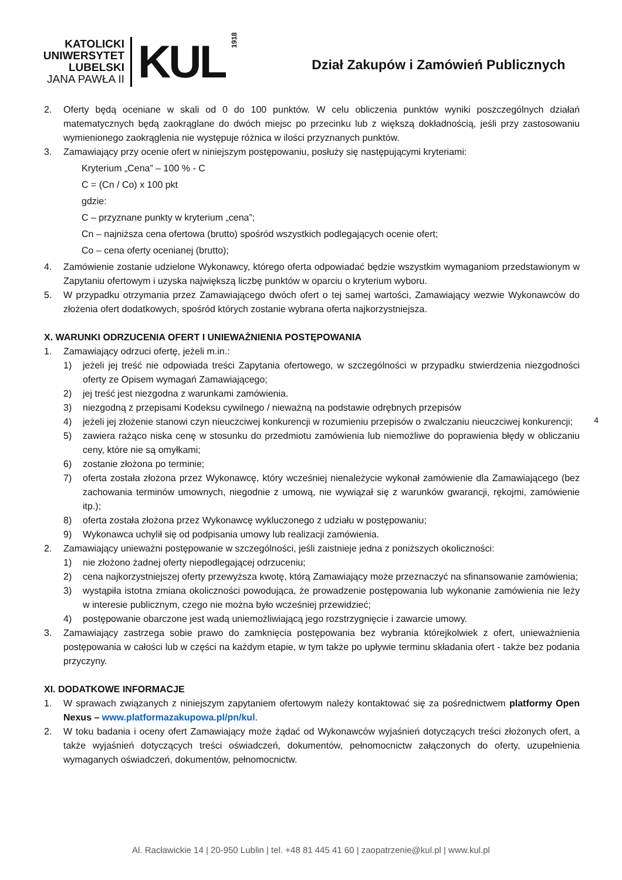KATOLICKI
UNIWERSYTET
LUBELSKI
JANA PAWŁA II
KUL
1918
Dział Zakupów i Zamówień Publicznych
2. Oferty będą oceniane w skali od 0 do 100 punktów. W celu obliczenia punktów wyniki poszczególnych działań matematycznych będą zaokrąglane do dwóch miejsc po przecinku lub z większą dokładnością, jeśli przy zastosowaniu wymienionego zaokrąglenia nie występuje różnica w ilości przyznanych punktów.
3. Zamawiający przy ocenie ofert w niniejszym postępowaniu, posłuży się następującymi kryteriami:
Kryterium „Cena” – 100 % - C
C = (Cn / Co) x 100 pkt
gdzie:
C – przyznane punkty w kryterium „cena”;
Cn – najniższa cena ofertowa (brutto) spośród wszystkich podlegających ocenie ofert;
Co – cena oferty ocenianej (brutto);
4. Zamówienie zostanie udzielone Wykonawcy, którego oferta odpowiadać będzie wszystkim wymaganiom przedstawionym w Zapytaniu ofertowym i uzyska największą liczbę punktów w oparciu o kryterium wyboru.
5. W przypadku otrzymania przez Zamawiającego dwóch ofert o tej samej wartości, Zamawiający wezwie Wykonawców do złożenia ofert dodatkowych, spośród których zostanie wybrana oferta najkorzystniejsza.
X. WARUNKI ODRZUCENIA OFERT I UNIEWAŻNIENIA POSTĘPOWANIA
1. Zamawiający odrzuci ofertę, jeżeli m.in.:
1) jeżeli jej treść nie odpowiada treści Zapytania ofertowego, w szczególności w przypadku stwierdzenia niezgodności oferty ze Opisem wymagań Zamawiającego;
2) jej treść jest niezgodna z warunkami zamówienia.
3) niezgodną z przepisami Kodeksu cywilnego / nieważną na podstawie odrębnych przepisów
4) jeżeli jej złożenie stanowi czyn nieuczciwej konkurencji w rozumieniu przepisów o zwalczaniu nieuczciwej konkurencji;
5) zawiera rażąco niska cenę w stosunku do przedmiotu zamówienia lub niemożliwe do poprawienia błędy w obliczaniu ceny, które nie są omyłkami;
6) zostanie złożona po terminie;
7) oferta została złożona przez Wykonawcę, który wcześniej nienależycie wykonał zamówienie dla Zamawiającego (bez zachowania terminów umownych, niegodnie z umową, nie wywiązał się z warunków gwarancji, rękojmi, zamówienie itp.);
8) oferta została złożona przez Wykonawcę wykluczonego z udziału w postępowaniu;
9) Wykonawca uchylił się od podpisania umowy lub realizacji zamówienia.
2. Zamawiający unieważni postępowanie w szczególności, jeśli zaistnieje jedna z poniższych okoliczności:
1) nie złożono żadnej oferty niepodlegającej odrzuceniu;
2) cena najkorzystniejszej oferty przewyższa kwotę, którą Zamawiający może przeznaczyć na sfinansowanie zamówienia;
3) wystąpiła istotna zmiana okoliczności powodująca, że prowadzenie postępowania lub wykonanie zamówienia nie leży w interesie publicznym, czego nie można było wcześniej przewidzieć;
4) postępowanie obarczone jest wadą uniemożliwiającą jego rozstrzygnięcie i zawarcie umowy.
3. Zamawiający zastrzega sobie prawo do zamknięcia postępowania bez wybrania którejkolwiek z ofert, unieważnienia postępowania w całości lub w części na każdym etapie, w tym także po upływie terminu składania ofert - także bez podania przyczyny.
XI. DODATKOWE INFORMACJE
1. W sprawach związanych z niniejszym zapytaniem ofertowym należy kontaktować się za pośrednictwem platformy Open Nexus – www.platformazakupowa.pl/pn/kul.
2. W toku badania i oceny ofert Zamawiający może żądać od Wykonawców wyjaśnień dotyczących treści złożonych ofert, a także wyjaśnień dotyczących treści oświadczeń, dokumentów, pełnomocnictw załączonych do oferty, uzupełnienia wymaganych oświadczeń, dokumentów, pełnomocnictw.
4
Al. Racławickie 14 | 20-950 Lublin | tel. +48 81 445 41 60 | zaopatrzenie@kul.pl | www.kul.pl